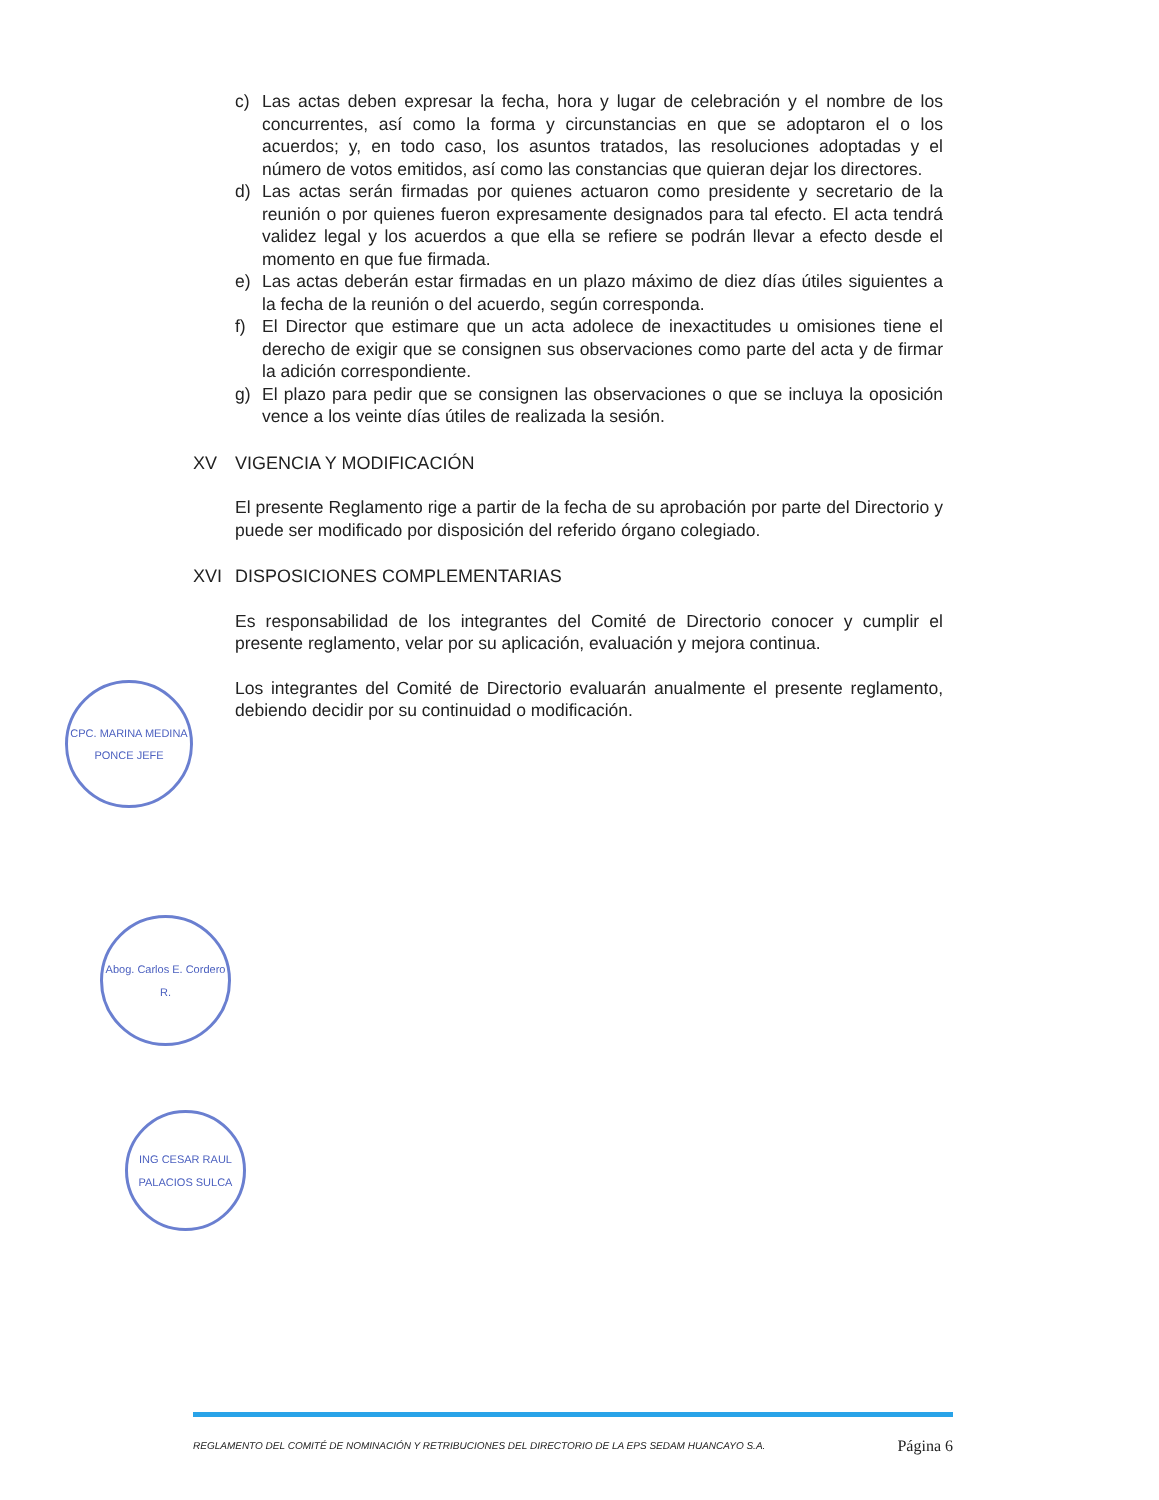c) Las actas deben expresar la fecha, hora y lugar de celebración y el nombre de los concurrentes, así como la forma y circunstancias en que se adoptaron el o los acuerdos; y, en todo caso, los asuntos tratados, las resoluciones adoptadas y el número de votos emitidos, así como las constancias que quieran dejar los directores.
d) Las actas serán firmadas por quienes actuaron como presidente y secretario de la reunión o por quienes fueron expresamente designados para tal efecto. El acta tendrá validez legal y los acuerdos a que ella se refiere se podrán llevar a efecto desde el momento en que fue firmada.
e) Las actas deberán estar firmadas en un plazo máximo de diez días útiles siguientes a la fecha de la reunión o del acuerdo, según corresponda.
f) El Director que estimare que un acta adolece de inexactitudes u omisiones tiene el derecho de exigir que se consignen sus observaciones como parte del acta y de firmar la adición correspondiente.
g) El plazo para pedir que se consignen las observaciones o que se incluya la oposición vence a los veinte días útiles de realizada la sesión.
XV VIGENCIA Y MODIFICACIÓN
El presente Reglamento rige a partir de la fecha de su aprobación por parte del Directorio y puede ser modificado por disposición del referido órgano colegiado.
XVI DISPOSICIONES COMPLEMENTARIAS
Es responsabilidad de los integrantes del Comité de Directorio conocer y cumplir el presente reglamento, velar por su aplicación, evaluación y mejora continua.
Los integrantes del Comité de Directorio evaluarán anualmente el presente reglamento, debiendo decidir por su continuidad o modificación.
CPC. MARINA MEDINA PONCE JEFE
Abog. Carlos E. Cordero R.
ING CESAR RAUL PALACIOS SULCA
REGLAMENTO DEL COMITÉ DE NOMINACIÓN Y RETRIBUCIONES DEL DIRECTORIO DE LA EPS SEDAM HUANCAYO S.A. Página 6